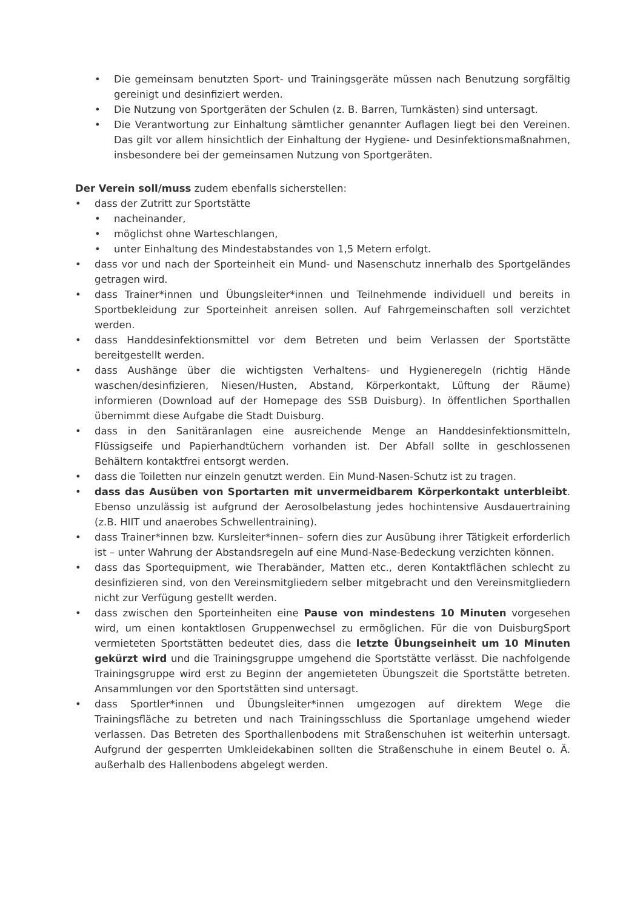• Die gemeinsam benutzten Sport- und Trainingsgeräte müssen nach Benutzung sorgfältig gereinigt und desinfiziert werden.
• Die Nutzung von Sportgeräten der Schulen (z. B. Barren, Turnkästen) sind untersagt.
• Die Verantwortung zur Einhaltung sämtlicher genannter Auflagen liegt bei den Vereinen. Das gilt vor allem hinsichtlich der Einhaltung der Hygiene- und Desinfektionsmaßnahmen, insbesondere bei der gemeinsamen Nutzung von Sportgeräten.
Der Verein soll/muss zudem ebenfalls sicherstellen:
• dass der Zutritt zur Sportstätte
• nacheinander,
• möglichst ohne Warteschlangen,
• unter Einhaltung des Mindestabstandes von 1,5 Metern erfolgt.
• dass vor und nach der Sporteinheit ein Mund- und Nasenschutz innerhalb des Sportgeländes getragen wird.
• dass Trainer*innen und Übungsleiter*innen und Teilnehmende individuell und bereits in Sportbekleidung zur Sporteinheit anreisen sollen. Auf Fahrgemeinschaften soll verzichtet werden.
• dass Handdesinfektionsmittel vor dem Betreten und beim Verlassen der Sportstätte bereitgestellt werden.
• dass Aushänge über die wichtigsten Verhaltens- und Hygieneregeln (richtig Hände waschen/desinfizieren, Niesen/Husten, Abstand, Körperkontakt, Lüftung der Räume) informieren (Download auf der Homepage des SSB Duisburg). In öffentlichen Sporthallen übernimmt diese Aufgabe die Stadt Duisburg.
• dass in den Sanitäranlagen eine ausreichende Menge an Handdesinfektionsmitteln, Flüssigseife und Papierhandtüchern vorhanden ist. Der Abfall sollte in geschlossenen Behältern kontaktfrei entsorgt werden.
• dass die Toiletten nur einzeln genutzt werden. Ein Mund-Nasen-Schutz ist zu tragen.
• dass das Ausüben von Sportarten mit unvermeidbarem Körperkontakt unterbleibt. Ebenso unzulässig ist aufgrund der Aerosolbelastung jedes hochintensive Ausdauertraining (z.B. HIIT und anaerobes Schwellentraining).
• dass Trainer*innen bzw. Kursleiter*innen– sofern dies zur Ausübung ihrer Tätigkeit erforderlich ist – unter Wahrung der Abstandsregeln auf eine Mund-Nase-Bedeckung verzichten können.
• dass das Sportequipment, wie Therabänder, Matten etc., deren Kontaktflächen schlecht zu desinfizieren sind, von den Vereinsmitgliedern selber mitgebracht und den Vereinsmitgliedern nicht zur Verfügung gestellt werden.
• dass zwischen den Sporteinheiten eine Pause von mindestens 10 Minuten vorgesehen wird, um einen kontaktlosen Gruppenwechsel zu ermöglichen. Für die von DuisburgSport vermieteten Sportstätten bedeutet dies, dass die letzte Übungseinheit um 10 Minuten gekürzt wird und die Trainingsgruppe umgehend die Sportstätte verlässt. Die nachfolgende Trainingsgruppe wird erst zu Beginn der angemieteten Übungszeit die Sportstätte betreten. Ansammlungen vor den Sportstätten sind untersagt.
• dass Sportler*innen und Übungsleiter*innen umgezogen auf direktem Wege die Trainingsfläche zu betreten und nach Trainingsschluss die Sportanlage umgehend wieder verlassen. Das Betreten des Sporthallenbodens mit Straßenschuhen ist weiterhin untersagt. Aufgrund der gesperrten Umkleidekabinen sollten die Straßenschuhe in einem Beutel o. Ä. außerhalb des Hallenbodens abgelegt werden.